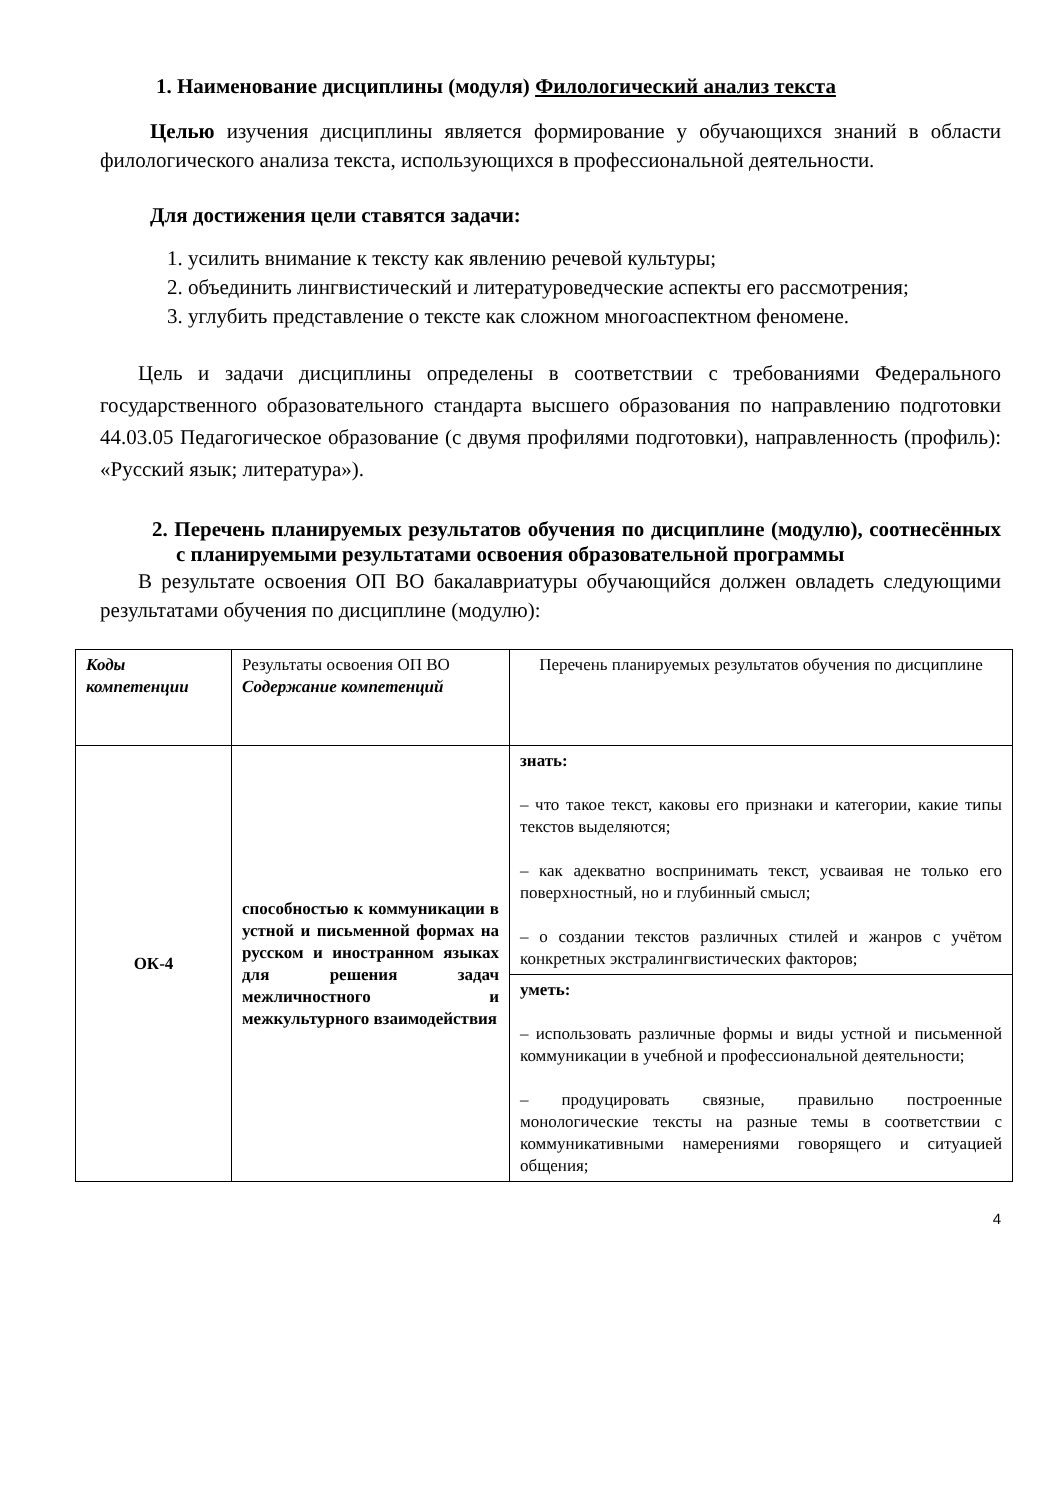1. Наименование дисциплины (модуля) Филологический анализ текста
Целью изучения дисциплины является формирование у обучающихся знаний в области филологического анализа текста, использующихся в профессиональной деятельности.
Для достижения цели ставятся задачи:
1. усилить внимание к тексту как явлению речевой культуры;
2. объединить лингвистический и литературоведческие аспекты его рассмотрения;
3. углубить представление о тексте как сложном многоаспектном феномене.
Цель и задачи дисциплины определены в соответствии с требованиями Федерального государственного образовательного стандарта высшего образования по направлению подготовки 44.03.05 Педагогическое образование (с двумя профилями подготовки), направленность (профиль): «Русский язык; литература»).
2. Перечень планируемых результатов обучения по дисциплине (модулю), соотнесённых с планируемыми результатами освоения образовательной программы
В результате освоения ОП ВО бакалавриатуры обучающийся должен овладеть следующими результатами обучения по дисциплине (модулю):
| Коды компетенции | Результаты освоения ОП ВО Содержание компетенций | Перечень планируемых результатов обучения по дисциплине |
| ОК-4 | способностью к коммуникации в устной и письменной формах на русском и иностранном языках для решения задач межличностного и межкультурного взаимодействия | знать: – что такое текст, каковы его признаки и категории, какие типы текстов выделяются; – как адекватно воспринимать текст, усваивая не только его поверхностный, но и глубинный смысл; – о создании текстов различных стилей и жанров с учётом конкретных экстралингвистических факторов; |
| | | уметь: – использовать различные формы и виды устной и письменной коммуникации в учебной и профессиональной деятельности; – продуцировать связные, правильно построенные монологические тексты на разные темы в соответствии с коммуникативными намерениями говорящего и ситуацией общения; |
4